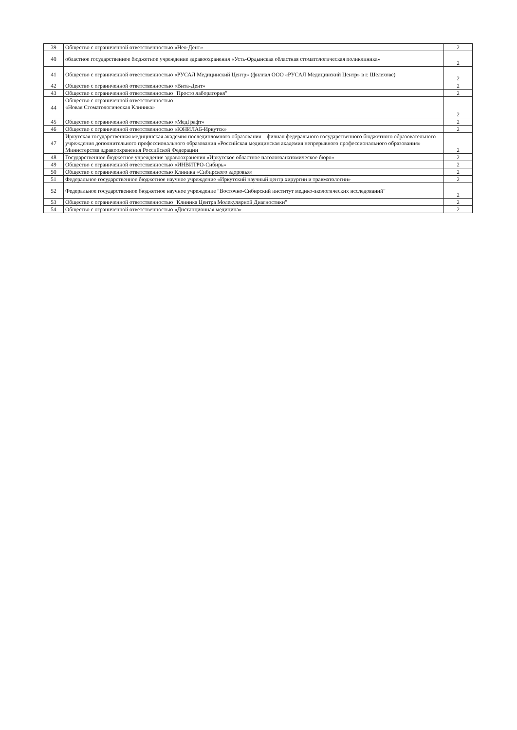| 39 | Общество с ограниченной ответственностью «Нео-Дент» | 2 |
| 40 | областное государственное бюджетное учреждение здравоохранения «Усть-Ордынская областная стоматологическая поликлиника» | 2 |
| 41 | Общество с ограниченной ответственностью «РУСАЛ Медицинский Центр» (филиал ООО «РУСАЛ Медицинский Центр» в г. Шелехове) | 2 |
| 42 | Общество с ограниченной ответственностью «Вита-Дент» | 2 |
| 43 | Общество с ограниченной ответственностью "Просто лаборатория" | 2 |
| 44 | Общество с ограниченной ответственностью «Новая Стоматологическая Клиника» | 2 |
| 45 | Общество с ограниченной ответственностью «МедГрафт» | 2 |
| 46 | Общество с ограниченной ответственностью «ЮНИЛАБ-Иркутск» | 2 |
| 47 | Иркутская государственная медицинская академия последипломного образования – филиал федерального государственного бюджетного образовательного учреждения дополнительного профессионального образования «Российская медицинская академия непрерывного профессионального образования» Министерства здравоохранения Российской Федерации | 2 |
| 48 | Государственное бюджетное учреждение здравоохранения «Иркутское областное патологоанатомическое бюро» | 2 |
| 49 | Общество с ограниченной ответственностью «ИНВИТРО-Сибирь» | 2 |
| 50 | Общество с ограниченной ответственностью Клиника «Сибирского здоровья» | 2 |
| 51 | Федеральное государственное бюджетное научное учреждение «Иркутский научный центр хирургии и травматологии» | 2 |
| 52 | Федеральное государственное бюджетное научное учреждение "Восточно-Сибирский институт медико-экологических исследований" | 2 |
| 53 | Общество с ограниченной ответственностью "Клиника Центра Молекулярной Диагностики" | 2 |
| 54 | Общество с ограниченной ответственностью «Дистанционная медицина» | 2 |